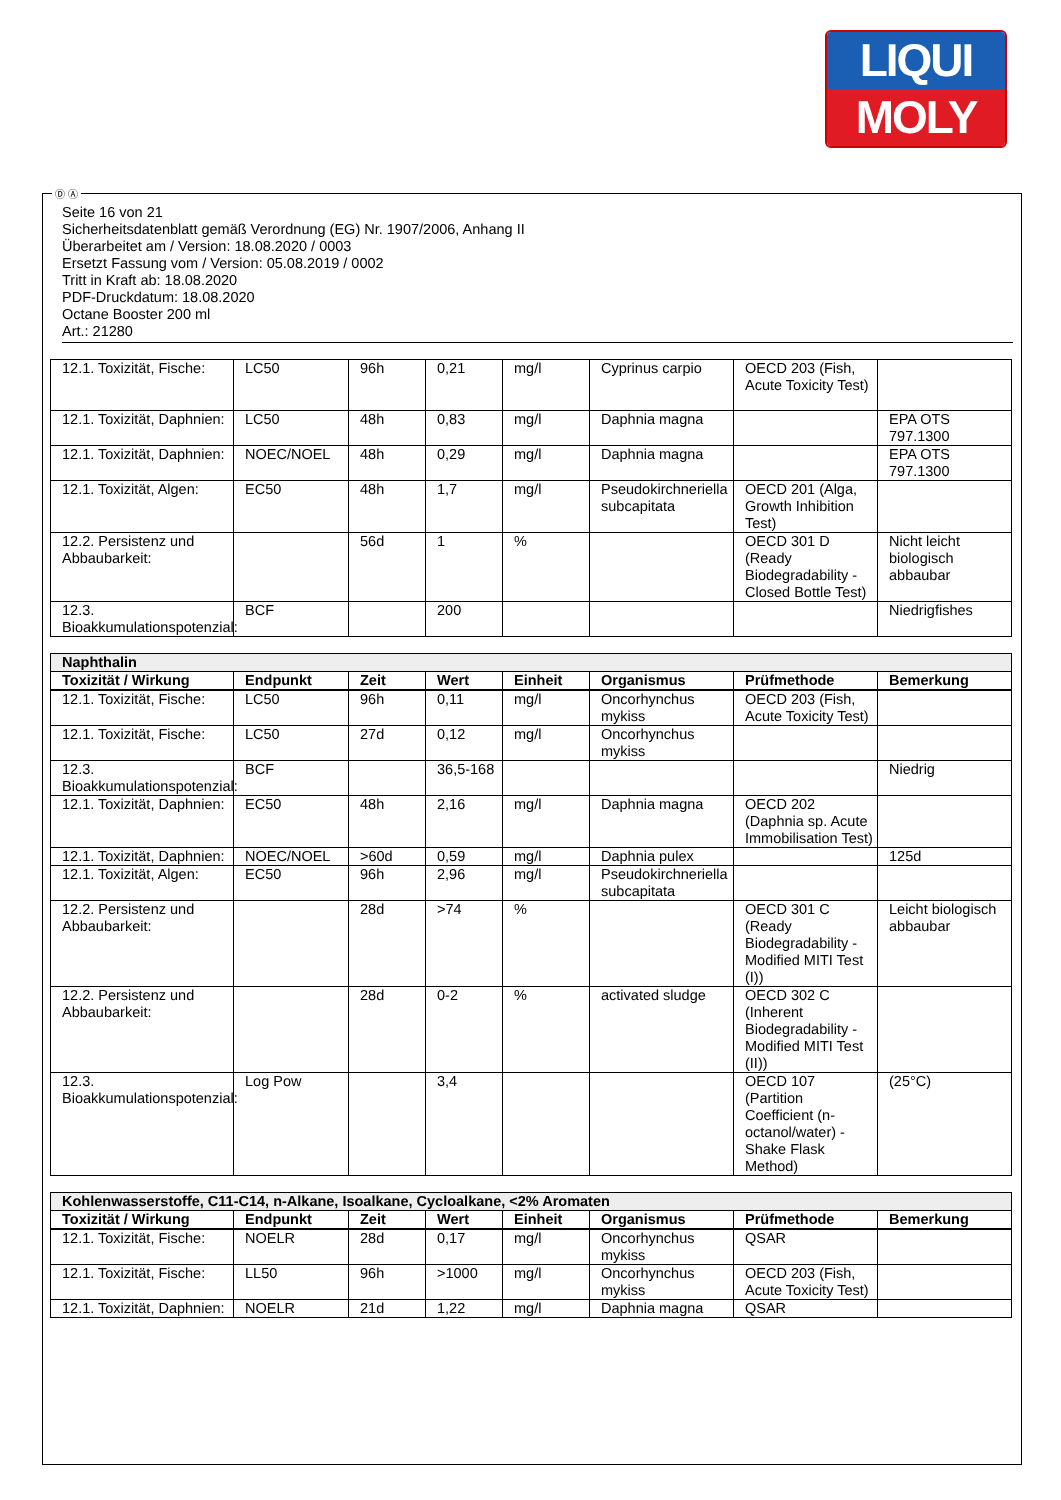LIQUI
MOLY
Seite 16 von 21
Sicherheitsdatenblatt gemäß Verordnung (EG) Nr. 1907/2006, Anhang II
Überarbeitet am / Version: 18.08.2020 / 0003
Ersetzt Fassung vom / Version: 05.08.2019 / 0002
Tritt in Kraft ab: 18.08.2020
PDF-Druckdatum: 18.08.2020
Octane Booster 200 ml
Art.: 21280
| 12.1. Toxizität, Fische: | LC50 | 96h | 0,21 | mg/l | Cyprinus carpio | OECD 203 (Fish, Acute Toxicity Test) | |
| 12.1. Toxizität, Daphnien: | LC50 | 48h | 0,83 | mg/l | Daphnia magna | | EPA OTS 797.1300 |
| 12.1. Toxizität, Daphnien: | NOEC/NOEL | 48h | 0,29 | mg/l | Daphnia magna | | EPA OTS 797.1300 |
| 12.1. Toxizität, Algen: | EC50 | 48h | 1,7 | mg/l | Pseudokirchneriella subcapitata | OECD 201 (Alga, Growth Inhibition Test) | |
| 12.2. Persistenz und Abbaubarkeit: | | 56d | 1 | % | | OECD 301 D (Ready Biodegradability - Closed Bottle Test) | Nicht leicht biologisch abbaubar |
| 12.3. Bioakkumulationspotenzial: | BCF | | 200 | | | | Niedrigfishes |
| Naphthalin | | | | | | | |
| Toxizität / Wirkung | Endpunkt | Zeit | Wert | Einheit | Organismus | Prüfmethode | Bemerkung |
| 12.1. Toxizität, Fische: | LC50 | 96h | 0,11 | mg/l | Oncorhynchus mykiss | OECD 203 (Fish, Acute Toxicity Test) | |
| 12.1. Toxizität, Fische: | LC50 | 27d | 0,12 | mg/l | Oncorhynchus mykiss | | |
| 12.3. Bioakkumulationspotenzial: | BCF | | 36,5-168 | | | | Niedrig |
| 12.1. Toxizität, Daphnien: | EC50 | 48h | 2,16 | mg/l | Daphnia magna | OECD 202 (Daphnia sp. Acute Immobilisation Test) | |
| 12.1. Toxizität, Daphnien: | NOEC/NOEL | >60d | 0,59 | mg/l | Daphnia pulex | | 125d |
| 12.1. Toxizität, Algen: | EC50 | 96h | 2,96 | mg/l | Pseudokirchneriella subcapitata | | |
| 12.2. Persistenz und Abbaubarkeit: | | 28d | >74 | % | | OECD 301 C (Ready Biodegradability - Modified MITI Test (I)) | Leicht biologisch abbaubar |
| 12.2. Persistenz und Abbaubarkeit: | | 28d | 0-2 | % | activated sludge | OECD 302 C (Inherent Biodegradability - Modified MITI Test (II)) | |
| 12.3. Bioakkumulationspotenzial: | Log Pow | | 3,4 | | | OECD 107 (Partition Coefficient (n-octanol/water) - Shake Flask Method) | (25°C) |
| Kohlenwasserstoffe, C11-C14, n-Alkane, Isoalkane, Cycloalkane, <2% Aromaten | | | | | | | |
| Toxizität / Wirkung | Endpunkt | Zeit | Wert | Einheit | Organismus | Prüfmethode | Bemerkung |
| 12.1. Toxizität, Fische: | NOELR | 28d | 0,17 | mg/l | Oncorhynchus mykiss | QSAR | |
| 12.1. Toxizität, Fische: | LL50 | 96h | >1000 | mg/l | Oncorhynchus mykiss | OECD 203 (Fish, Acute Toxicity Test) | |
| 12.1. Toxizität, Daphnien: | NOELR | 21d | 1,22 | mg/l | Daphnia magna | QSAR | |
Ⓓ Ⓐ